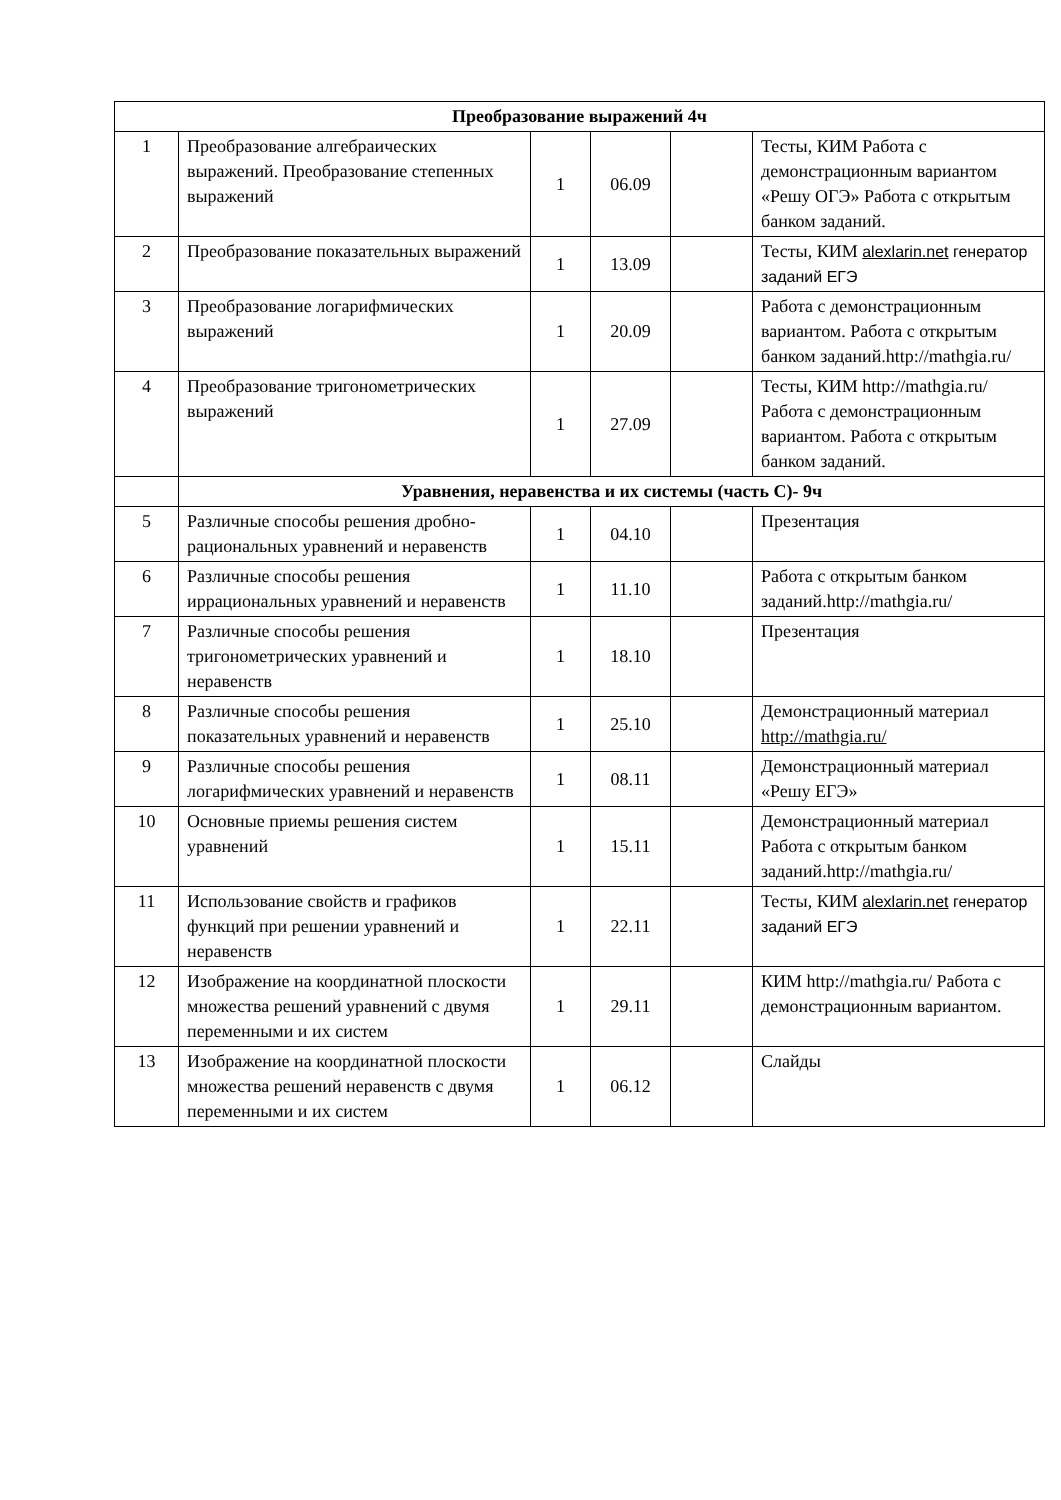| Преобразование выражений 4ч | | | | | |
| 1 | Преобразование алгебраических выражений. Преобразование степенных выражений | 1 | 06.09 | | Тесты, КИМ Работа с демонстрационным вариантом «Решу ОГЭ» Работа с открытым банком заданий. |
| 2 | Преобразование показательных выражений | 1 | 13.09 | | Тесты, КИМ alexlarin.net генератор заданий ЕГЭ |
| 3 | Преобразование логарифмических выражений | 1 | 20.09 | | Работа с демонстрационным вариантом. Работа с открытым банком заданий.http://mathgia.ru/ |
| 4 | Преобразование тригонометрических выражений | 1 | 27.09 | | Тесты, КИМ http://mathgia.ru/ Работа с демонстрационным вариантом. Работа с открытым банком заданий. |
| | Уравнения, неравенства и их системы (часть С)- 9ч | | | | |
| 5 | Различные способы решения дробно- рациональных уравнений и неравенств | 1 | 04.10 | | Презентация |
| 6 | Различные способы решения иррациональных уравнений и неравенств | 1 | 11.10 | | Работа с открытым банком заданий.http://mathgia.ru/ |
| 7 | Различные способы решения тригонометрических уравнений и неравенств | 1 | 18.10 | | Презентация |
| 8 | Различные способы решения показательных уравнений и неравенств | 1 | 25.10 | | Демонстрационный материал http://mathgia.ru/ |
| 9 | Различные способы решения логарифмических уравнений и неравенств | 1 | 08.11 | | Демонстрационный материал «Решу ЕГЭ» |
| 10 | Основные приемы решения систем уравнений | 1 | 15.11 | | Демонстрационный материал Работа с открытым банком заданий.http://mathgia.ru/ |
| 11 | Использование свойств и графиков функций при решении уравнений и неравенств | 1 | 22.11 | | Тесты, КИМ alexlarin.net генератор заданий ЕГЭ |
| 12 | Изображение на координатной плоскости множества решений уравнений с двумя переменными и их систем | 1 | 29.11 | | КИМ http://mathgia.ru/ Работа с демонстрационным вариантом. |
| 13 | Изображение на координатной плоскости множества решений неравенств с двумя переменными и их систем | 1 | 06.12 | | Слайды |